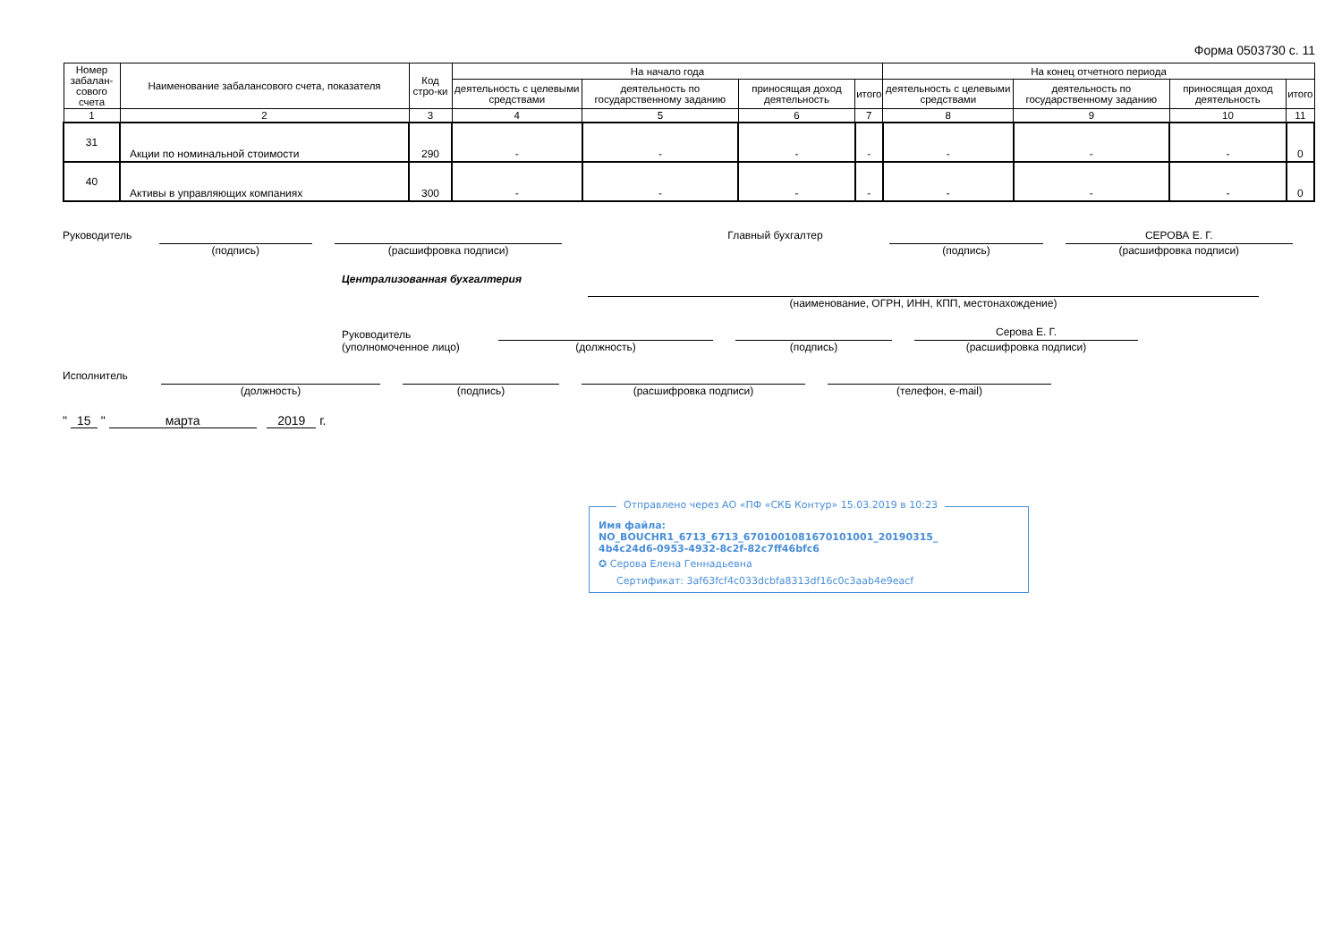Форма 0503730 с. 11
| Номер забалан-сового счета | Наименование забалансового счета, показателя | Код стро-ки | На начало года | | | | На конец отчетного периода | | | |
| --- | --- | --- | --- | --- | --- | --- | --- | --- | --- | --- |
| | | | деятельность с целевыми средствами | деятельность по государственному заданию | приносящая доход деятельность | итого | деятельность с целевыми средствами | деятельность по государственному заданию | приносящая доход деятельность | итого |
| 1 | 2 | 3 | 4 | 5 | 6 | 7 | 8 | 9 | 10 | 11 |
| 31 | Акции по номинальной стоимости | 290 | - | - | - | - | - | - | - | 0 |
| 40 | Активы в управляющих компаниях | 300 | - | - | - | - | - | - | - | 0 |
Руководитель (подпись) (расшифровка подписи) Главный бухгалтер (подпись)
СЕРОВА Е. Г.
(расшифровка подписи)
Централизованная бухгалтерия (наименование, ОГРН, ИНН, КПП, местонахождение)
Руководитель
(уполномоченное лицо)
(должность)
(подпись)
Серова Е. Г.
(расшифровка подписи)
Исполнитель (должность) (подпись) (расшифровка подписи) (телефон, e-mail)
" 15 " марта 2019 г.
Отправлено через АО «ПФ «СКБ Контур» 15.03.2019 в 10:23
Имя файла:
NO_BOUCHR1_6713_6713_6701001081670101001_20190315_
4b4c24d6-0953-4932-8c2f-82c7ff46bfc6
✪ Серова Елена Геннадьевна
Сертификат: 3af63fcf4c033dcbfa8313df16c0c3aab4e9eacf